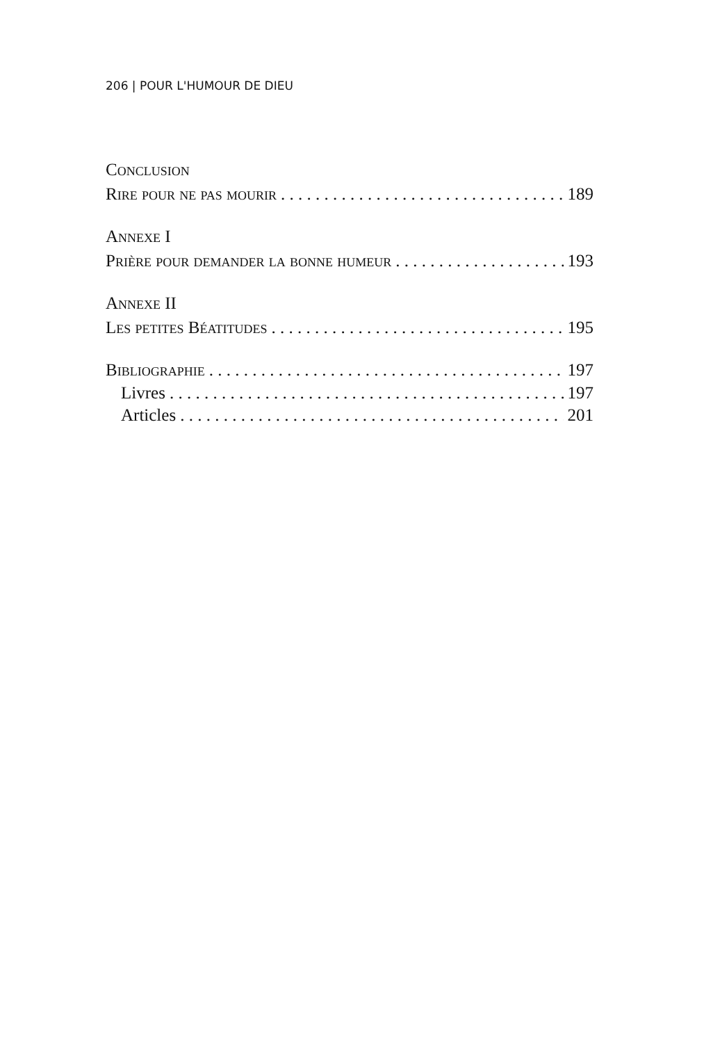206 | POUR L'HUMOUR DE DIEU
Conclusion
Rire pour ne pas mourir 189
Annexe I
Prière pour demander la bonne humeur 193
Annexe II
Les petites Béatitudes 195
Bibliographie 197
Livres 197
Articles 201